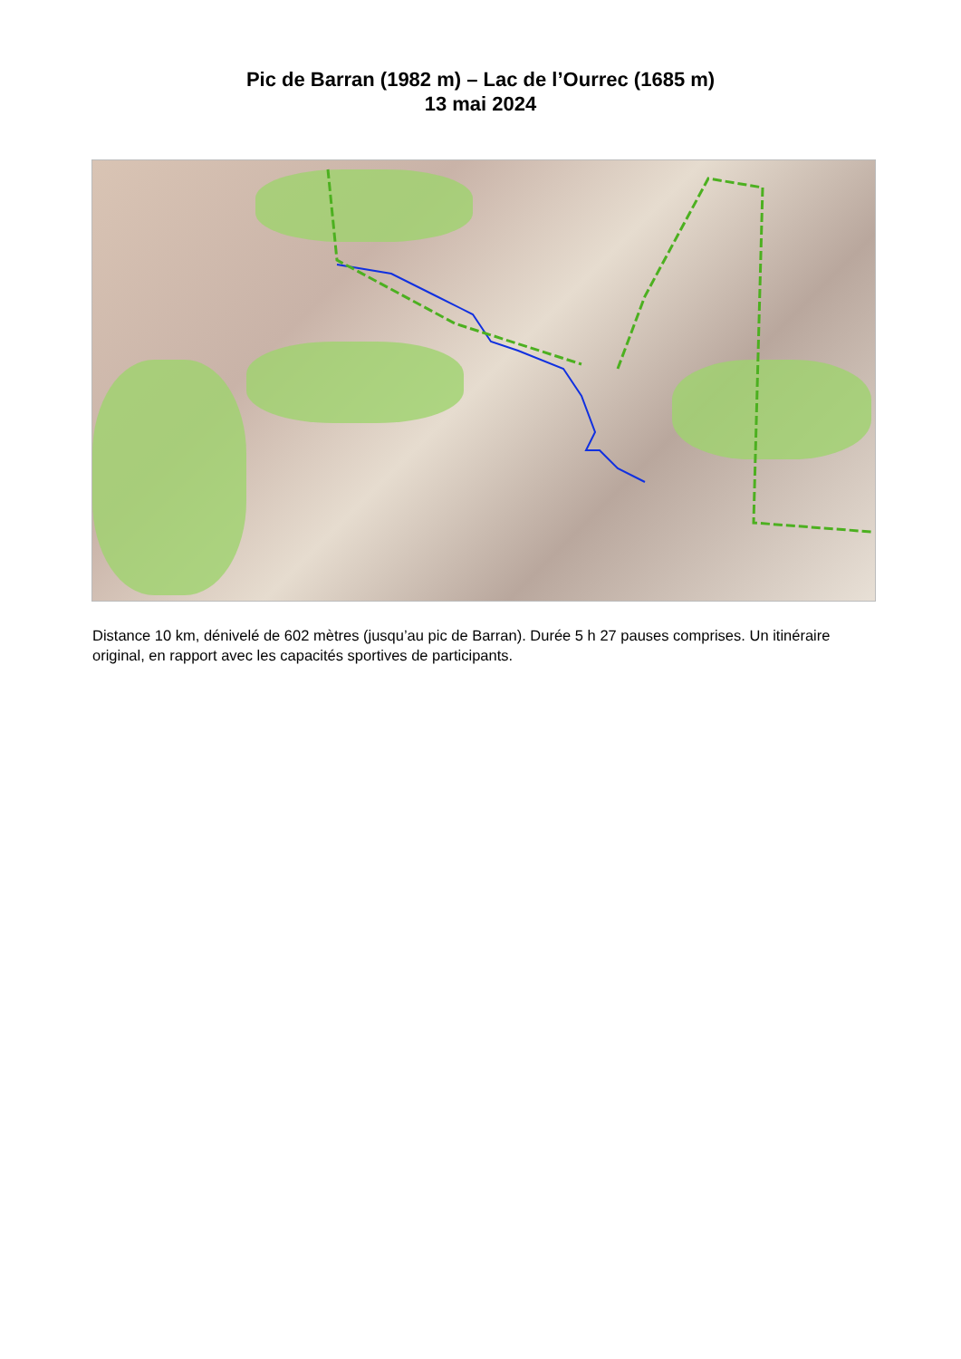Pic de Barran (1982 m) – Lac de l’Ourrec (1685 m)
13 mai 2024
Distance 10 km, dénivelé de 602 mètres (jusqu’au pic de Barran). Durée 5 h 27 pauses comprises. Un itinéraire original, en rapport avec les capacités sportives de participants.